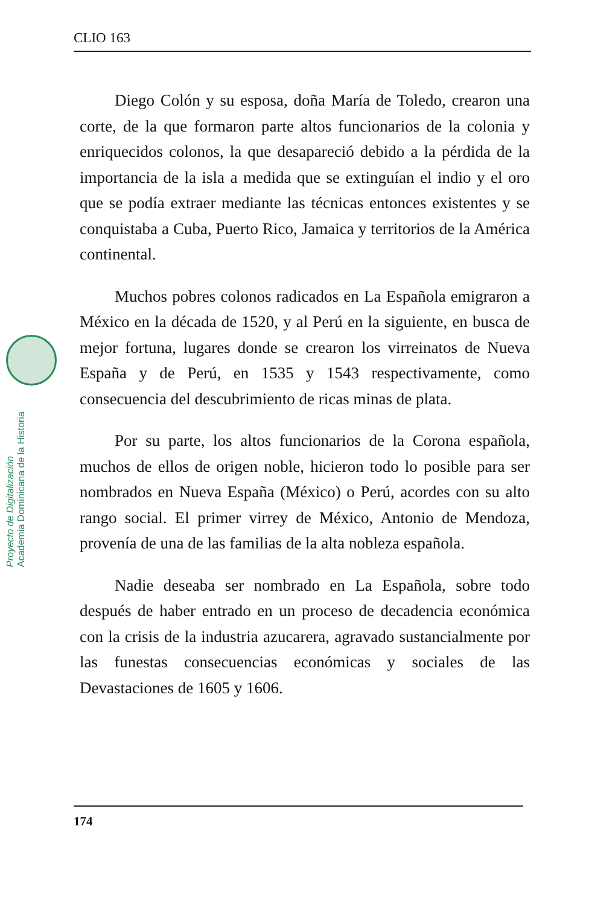CLIO 163
Proyecto de Digitalización
Academia Dominicana de la Historia
Diego Colón y su esposa, doña María de Toledo, crearon una corte, de la que formaron parte altos funcionarios de la colonia y enriquecidos colonos, la que desapareció debido a la pérdida de la importancia de la isla a medida que se extinguían el indio y el oro que se podía extraer mediante las técnicas entonces existentes y se conquistaba a Cuba, Puerto Rico, Jamaica y territorios de la América continental.
Muchos pobres colonos radicados en La Española emigraron a México en la década de 1520, y al Perú en la siguiente, en busca de mejor fortuna, lugares donde se crearon los virreinatos de Nueva España y de Perú, en 1535 y 1543 respectivamente, como consecuencia del descubrimiento de ricas minas de plata.
Por su parte, los altos funcionarios de la Corona española, muchos de ellos de origen noble, hicieron todo lo posible para ser nombrados en Nueva España (México) o Perú, acordes con su alto rango social. El primer virrey de México, Antonio de Mendoza, provenía de una de las familias de la alta nobleza española.
Nadie deseaba ser nombrado en La Española, sobre todo después de haber entrado en un proceso de decadencia económica con la crisis de la industria azucarera, agravado sustancialmente por las funestas consecuencias económicas y sociales de las Devastaciones de 1605 y 1606.
174